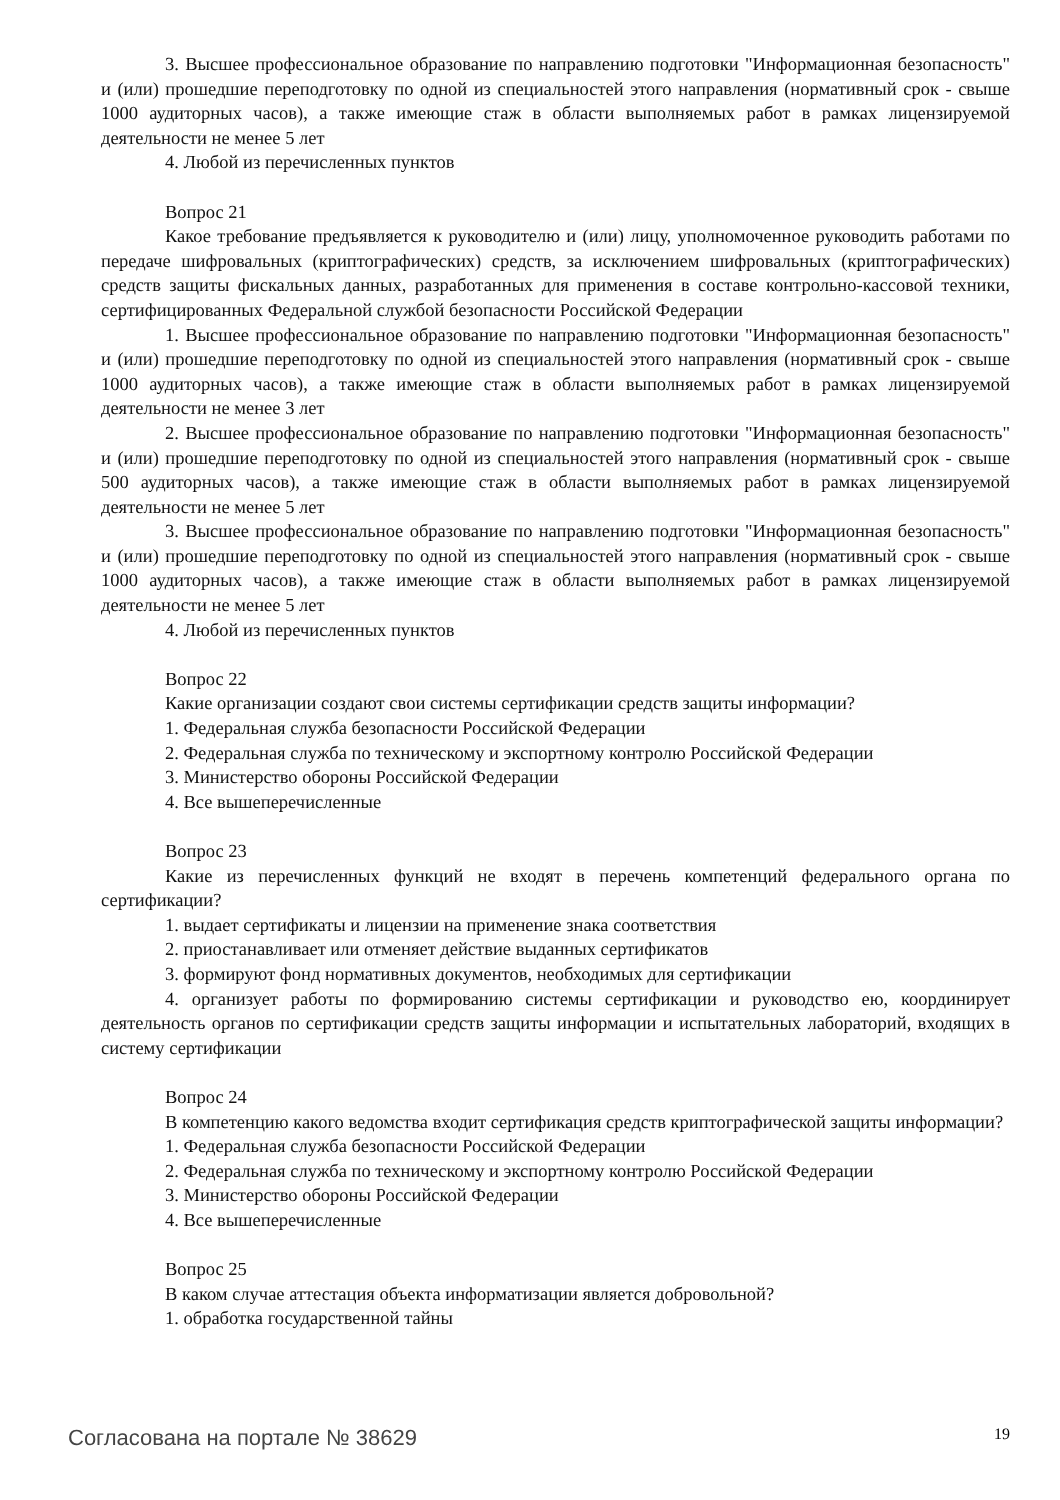3. Высшее профессиональное образование по направлению подготовки "Информационная безопасность" и (или) прошедшие переподготовку по одной из специальностей этого направления (нормативный срок - свыше 1000 аудиторных часов), а также имеющие стаж в области выполняемых работ в рамках лицензируемой деятельности не менее 5 лет
4. Любой из перечисленных пунктов
Вопрос 21
Какое требование предъявляется к руководителю и (или) лицу, уполномоченное руководить работами по передаче шифровальных (криптографических) средств, за исключением шифровальных (криптографических) средств защиты фискальных данных, разработанных для применения в составе контрольно-кассовой техники, сертифицированных Федеральной службой безопасности Российской Федерации
1. Высшее профессиональное образование по направлению подготовки "Информационная безопасность" и (или) прошедшие переподготовку по одной из специальностей этого направления (нормативный срок - свыше 1000 аудиторных часов), а также имеющие стаж в области выполняемых работ в рамках лицензируемой деятельности не менее 3 лет
2. Высшее профессиональное образование по направлению подготовки "Информационная безопасность" и (или) прошедшие переподготовку по одной из специальностей этого направления (нормативный срок - свыше 500 аудиторных часов), а также имеющие стаж в области выполняемых работ в рамках лицензируемой деятельности не менее 5 лет
3. Высшее профессиональное образование по направлению подготовки "Информационная безопасность" и (или) прошедшие переподготовку по одной из специальностей этого направления (нормативный срок - свыше 1000 аудиторных часов), а также имеющие стаж в области выполняемых работ в рамках лицензируемой деятельности не менее 5 лет
4. Любой из перечисленных пунктов
Вопрос 22
Какие организации создают свои системы сертификации средств защиты информации?
1. Федеральная служба безопасности Российской Федерации
2. Федеральная служба по техническому и экспортному контролю Российской Федерации
3. Министерство обороны Российской Федерации
4. Все вышеперечисленные
Вопрос 23
Какие из перечисленных функций не входят в перечень компетенций федерального органа по сертификации?
1. выдает сертификаты и лицензии на применение знака соответствия
2. приостанавливает или отменяет действие выданных сертификатов
3. формируют фонд нормативных документов, необходимых для сертификации
4. организует работы по формированию системы сертификации и руководство ею, координирует деятельность органов по сертификации средств защиты информации и испытательных лабораторий, входящих в систему сертификации
Вопрос 24
В компетенцию какого ведомства входит сертификация средств криптографической защиты информации?
1. Федеральная служба безопасности Российской Федерации
2. Федеральная служба по техническому и экспортному контролю Российской Федерации
3. Министерство обороны Российской Федерации
4. Все вышеперечисленные
Вопрос 25
В каком случае аттестация объекта информатизации является добровольной?
1. обработка государственной тайны
Согласована на портале № 38629 19